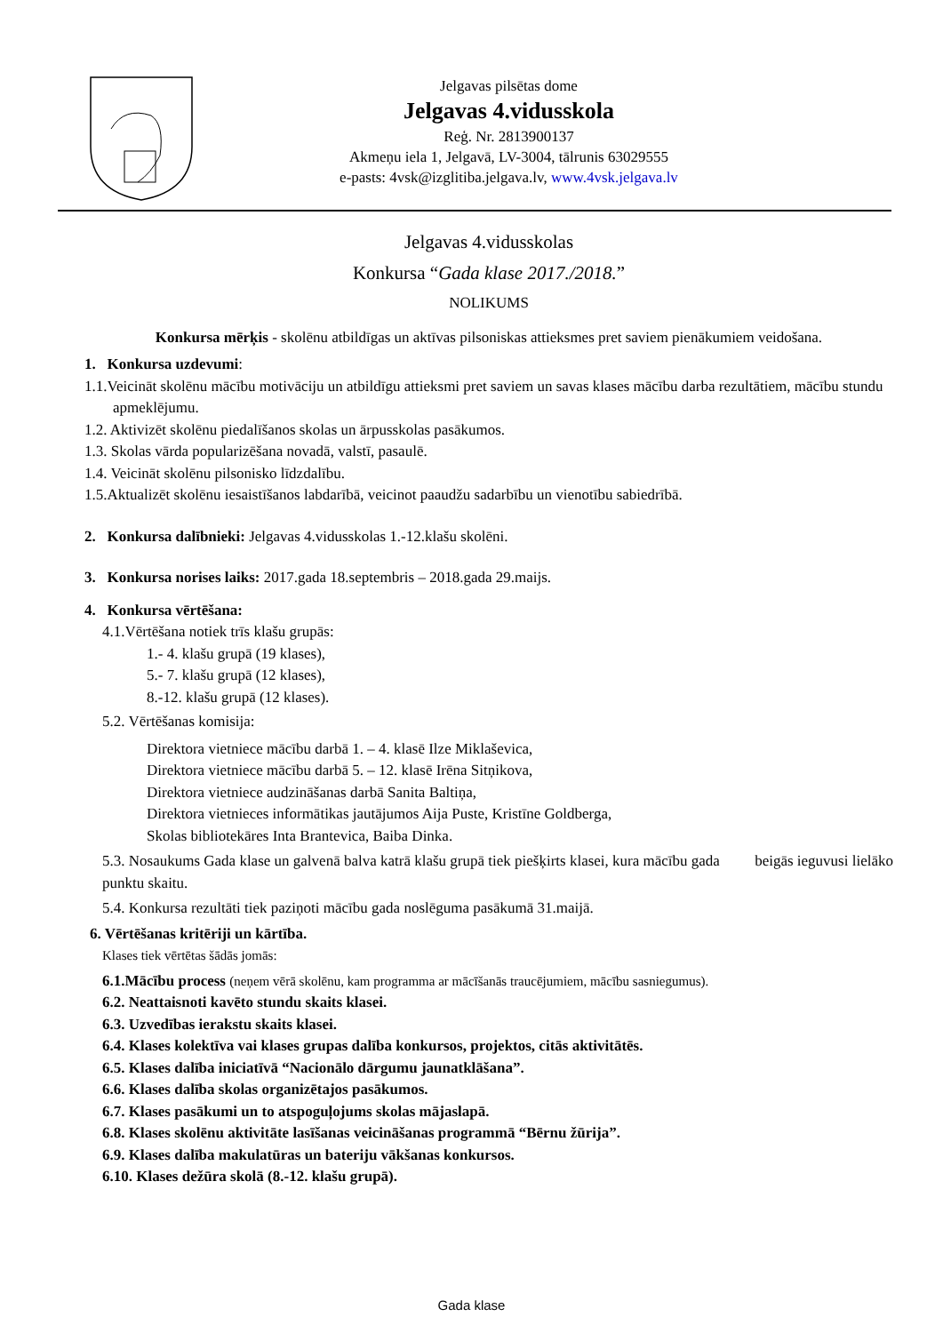Jelgavas pilsētas dome
Jelgavas 4.vidusskola
Reģ. Nr. 2813900137
Akmeņu iela 1, Jelgavā, LV-3004, tālrunis 63029555
e-pasts: 4vsk@izglitiba.jelgava.lv, www.4vsk.jelgava.lv
Jelgavas 4.vidusskolas
Konkursa “Gada klase 2017./2018.”
NOLIKUMS
Konkursa mērķis - skolēnu atbildīgas un aktīvas pilsoniskas attieksmes pret saviem pienākumiem veidošana.
1. Konkursa uzdevumi:
1.1.Veicināt skolēnu mācību motivāciju un atbildīgu attieksmi pret saviem un savas klases mācību darba rezultātiem, mācību stundu apmeklējumu.
1.2. Aktivizēt skolēnu piedalīšanos skolas un ārpusskolas pasākumos.
1.3. Skolas vārda popularizēšana novadā, valstī, pasaulē.
1.4. Veicināt skolēnu pilsonisko līdzdalību.
1.5.Aktualizēt skolēnu iesaistīšanos labdarībā, veicinot paaudžu sadarbību un vienotību sabiedrībā.
2. Konkursa dalībnieki: Jelgavas 4.vidusskolas 1.-12.klašu skolēni.
3. Konkursa norises laiks: 2017.gada 18.septembris – 2018.gada 29.maijs.
4. Konkursa vērtēšana:
4.1.Vērtēšana notiek trīs klašu grupās:
1.- 4. klašu grupā (19 klases),
5.- 7. klašu grupā (12 klases),
8.-12. klašu grupā (12 klases).
5.2. Vērtēšanas komisija:
Direktora vietniece mācību darbā 1. – 4. klasē Ilze Miklaševica,
Direktora vietniece mācību darbā 5. – 12. klasē Irēna Sitņikova,
Direktora vietniece audzināšanas darbā Sanita Baltiņa,
Direktora vietnieces informātikas jautājumos Aija Puste, Kristīne Goldberga,
Skolas bibliotekāres Inta Brantevica, Baiba Dinka.
5.3. Nosaukums Gada klase un galvenā balva katrā klašu grupā tiek piešķirts klasei, kura mācību gada beigās ieguvusi lielāko punktu skaitu.
5.4. Konkursa rezultāti tiek paziņoti mācību gada noslēguma pasākumā 31.maijā.
6. Vērtēšanas kritēriji un kārtība.
Klases tiek vērtētas šādās jomās:
6.1.Mācību process (neņem vērā skolēnu, kam programma ar mācīšanās traucējumiem, mācību sasniegumus).
6.2. Neattaisnoti kavēto stundu skaits klasei.
6.3. Uzvedības ierakstu skaits klasei.
6.4. Klases kolektīva vai klases grupas dalība konkursos, projektos, citās aktivitātēs.
6.5. Klases dalība iniciatīvā “Nacionālo dārgumu jaunatklāšana”.
6.6. Klases dalība skolas organizētajos pasākumos.
6.7. Klases pasākumi un to atspoguļojums skolas mājaslapā.
6.8. Klases skolēnu aktivitāte lasīšanas veicināšanas programmā “Bērnu žūrija”.
6.9. Klases dalība makulatūras un bateriju vākšanas konkursos.
6.10. Klases dežūra skolā (8.-12. klašu grupā).
Gada klase